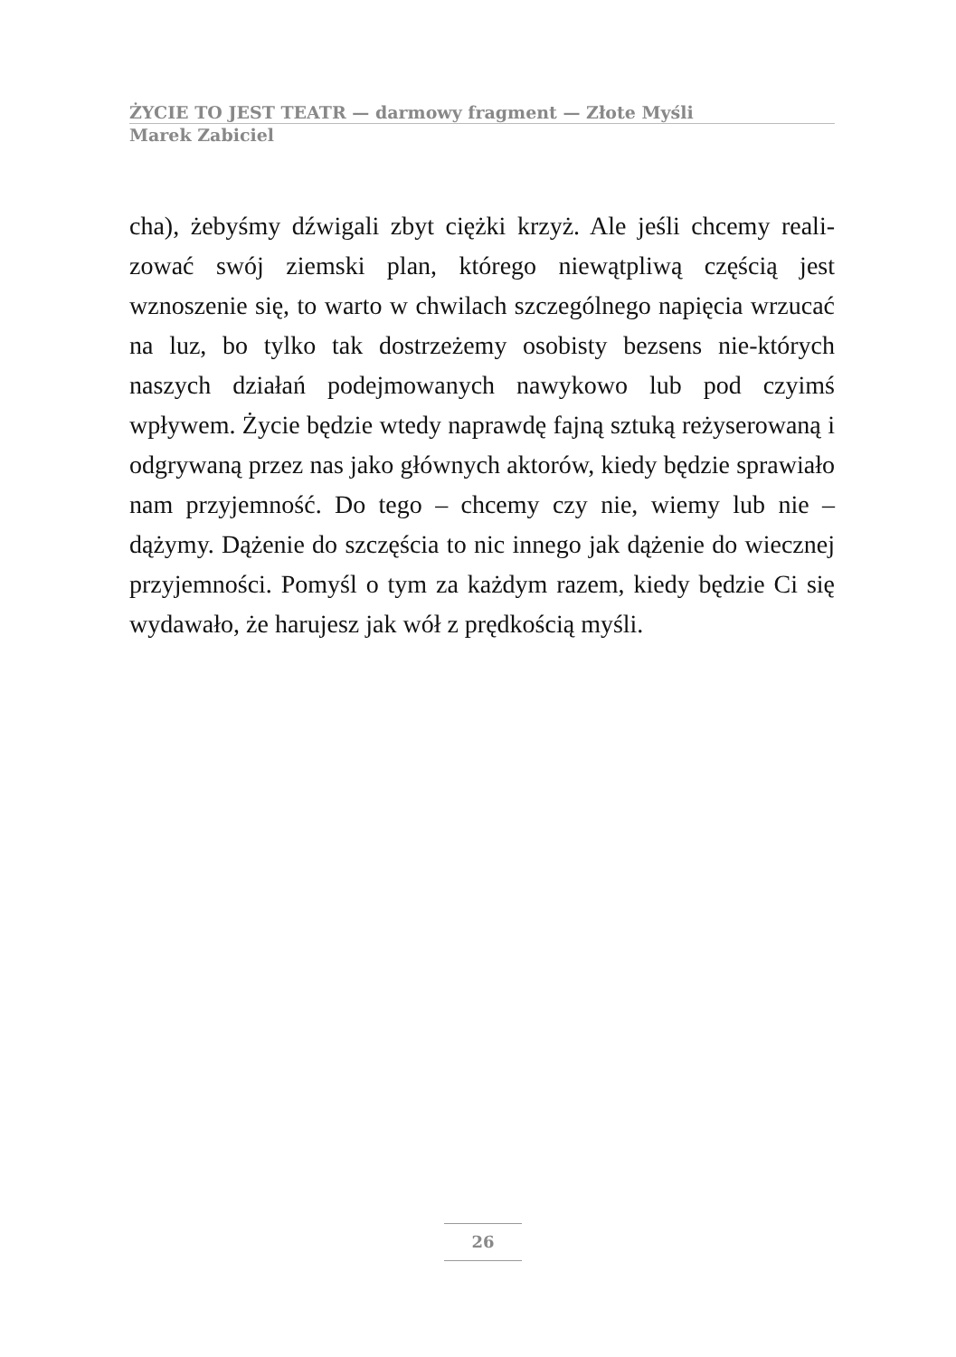ŻYCIE TO JEST TEATR — darmowy fragment — Złote Myśli
Marek Zabiciel
cha), żebyśmy dźwigali zbyt ciężki krzyż. Ale jeśli chcemy reali-zować swój ziemski plan, którego niewątpliwą częścią jest wznoszenie się, to warto w chwilach szczególnego napięcia wrzucać na luz, bo tylko tak dostrzeżemy osobisty bezsens nie-których naszych działań podejmowanych nawykowo lub pod czyimś wpływem. Życie będzie wtedy naprawdę fajną sztuką reżyserowaną i odgrywaną przez nas jako głównych aktorów, kiedy będzie sprawiało nam przyjemność. Do tego – chcemy czy nie, wiemy lub nie – dążymy. Dążenie do szczęścia to nic innego jak dążenie do wiecznej przyjemności. Pomyśl o tym za każdym razem, kiedy będzie Ci się wydawało, że harujesz jak wół z prędkością myśli.
26